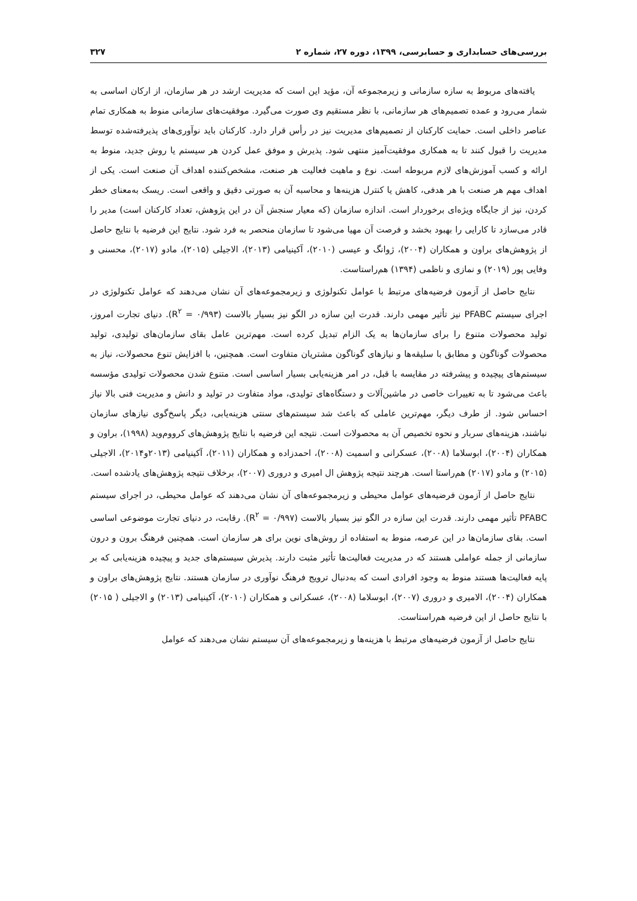بررسی‌های حسابداری و حسابرسی، ۱۳۹۹، دوره ۲۷، شماره ۲ ۳۲۷
یافته‌های مربوط به سازه سازمانی و زیرمجموعه آن، مؤید این است که مدیریت ارشد در هر سازمان، از ارکان اساسی به شمار می‌رود و عمده تصمیم‌های هر سازمانی، با نظر مستقیم وی صورت می‌گیرد. موفقیت‌های سازمانی منوط به همکاری تمام عناصر داخلی است. حمایت کارکنان از تصمیم‌های مدیریت نیز در رأس قرار دارد. کارکنان باید نوآوری‌های پذیرفته‌شده توسط مدیریت را قبول کنند تا به همکاری موفقیت‌آمیز منتهی شود. پذیرش و موفق عمل کردن هر سیستم یا روش جدید، منوط به ارائه و کسب آموزش‌های لازم مربوطه است. نوع و ماهیت فعالیت هر صنعت، مشخص‌کننده اهداف آن صنعت است. یکی از اهداف مهم هر صنعت با هر هدفی، کاهش یا کنترل هزینه‌ها و محاسبه آن به صورتی دقیق و واقعی است. ریسک به‌معنای خطر کردن، نیز از جایگاه ویژه‌ای برخوردار است. اندازه سازمان (که معیار سنجش آن در این پژوهش، تعداد کارکنان است) مدیر را قادر می‌سازد تا کارایی را بهبود بخشد و فرصت آن مهیا می‌شود تا سازمان منحصر به فرد شود. نتایج این فرضیه با نتایج حاصل از پژوهش‌های براون و همکاران (۲۰۰۴)، ژوانگ و عیسی (۲۰۱۰)، آکینیامی (۲۰۱۳)، الاجیلی (۲۰۱۵)، مادو (۲۰۱۷)، محسنی و وفایی پور (۲۰۱۹) و نمازی و ناظمی (۱۳۹۴) هم‌راستاست.
نتایج حاصل از آزمون فرضیه‌های مرتبط با عوامل تکنولوژی و زیرمجموعه‌های آن نشان می‌دهند که عوامل تکنولوژی در اجرای سیستم PFABC نیز تأثیر مهمی دارند. قدرت این سازه در الگو نیز بسیار بالاست (R<sup>۲</sup> = ۰/۹۹۳). دنیای تجارت امروز، تولید محصولات متنوع را برای سازمان‌ها به یک الزام تبدیل کرده است. مهم‌ترین عامل بقای سازمان‌های تولیدی، تولید محصولات گوناگون و مطابق با سلیقه‌ها و نیازهای گوناگون مشتریان متفاوت است. همچنین، با افزایش تنوع محصولات، نیاز به سیستم‌های پیچیده و پیشرفته در مقایسه با قبل، در امر هزینه‌یابی بسیار اساسی است. متنوع شدن محصولات تولیدی مؤسسه باعث می‌شود تا به تغییرات خاصی در ماشین‌آلات و دستگاه‌های تولیدی، مواد متفاوت در تولید و دانش و مدیریت فنی بالا نیاز احساس شود. از طرف دیگر، مهم‌ترین عاملی که باعث شد سیستم‌های سنتی هزینه‌یابی، دیگر پاسخ‌گوی نیازهای سازمان نباشند، هزینه‌های سربار و نحوه تخصیص آن به محصولات است. نتیجه این فرضیه با نتایج پژوهش‌های کرووم‌وید (۱۹۹۸)، براون و همکاران (۲۰۰۴)، ابوسلاما (۲۰۰۸)، عسکرانی و اسمیت (۲۰۰۸)، احمدزاده و همکاران (۲۰۱۱)، آکینیامی (۲۰۱۳و۲۰۱۴)، الاجیلی (۲۰۱۵) و مادو (۲۰۱۷) هم‌راستا است. هرچند نتیجه پژوهش ال امیری و دروری (۲۰۰۷)، برخلاف نتیجه پژوهش‌های یادشده است.
نتایج حاصل از آزمون فرضیه‌های عوامل محیطی و زیرمجموعه‌های آن نشان می‌دهند که عوامل محیطی، در اجرای سیستم PFABC تأثیر مهمی دارند. قدرت این سازه در الگو نیز بسیار بالاست (R<sup>۲</sup> = ۰/۹۹۷). رقابت، در دنیای تجارت موضوعی اساسی است. بقای سازمان‌ها در این عرصه، منوط به استفاده از روش‌های نوین برای هر سازمان است. همچنین فرهنگ برون و درون سازمانی از جمله عواملی هستند که در مدیریت فعالیت‌ها تأثیر مثبت دارند. پذیرش سیستم‌های جدید و پیچیده هزینه‌یابی که بر پایه فعالیت‌ها هستند منوط به وجود افرادی است که به‌دنبال ترویج فرهنگ نوآوری در سازمان هستند. نتایج پژوهش‌های براون و همکاران (۲۰۰۴)، الامیری و دروری (۲۰۰۷)، ابوسلاما (۲۰۰۸)، عسکرانی و همکاران (۲۰۱۰)، آکینیامی (۲۰۱۳) و الاجیلی ( ۲۰۱۵) با نتایج حاصل از این فرضیه هم‌راستاست.
نتایج حاصل از آزمون فرضیه‌های مرتبط با هزینه‌ها و زیرمجموعه‌های آن سیستم نشان می‌دهند که عوامل